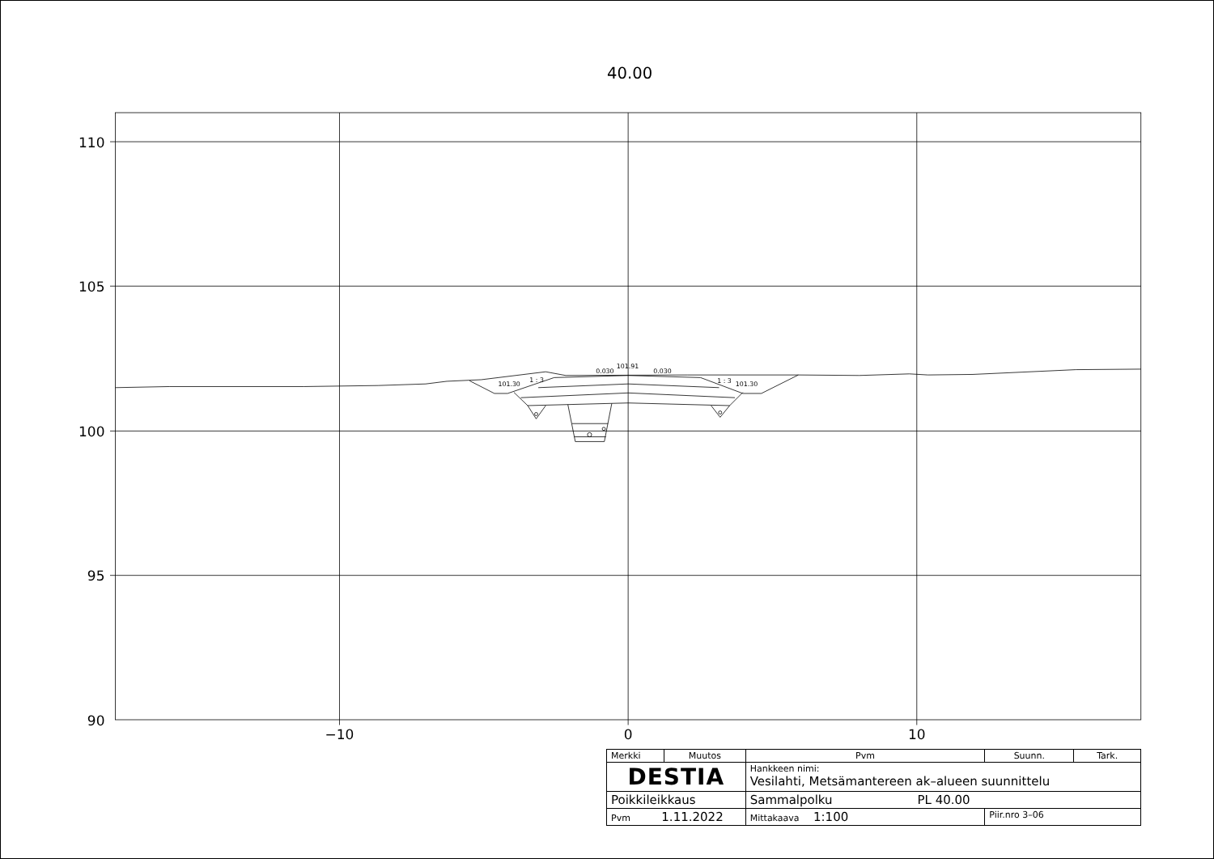40.00
110
105
100
95
90
−10
0
10
101.30
101.30
101.91
0.030
0.030
1 : 3
1 : 3
| Merkki | Muutos | | Pvm | Suunn. | Tark. |
| DESTIA | | Hankkeen nimi: Vesilahti, Metsämantereen ak–alueen suunnittelu | | | |
| Poikkileikkaus | | Sammalpolku PL 40.00 | | | |
| Pvm 1.11.2022 | | Mittakaava 1:100 | | Piir.nro 3–06 | |